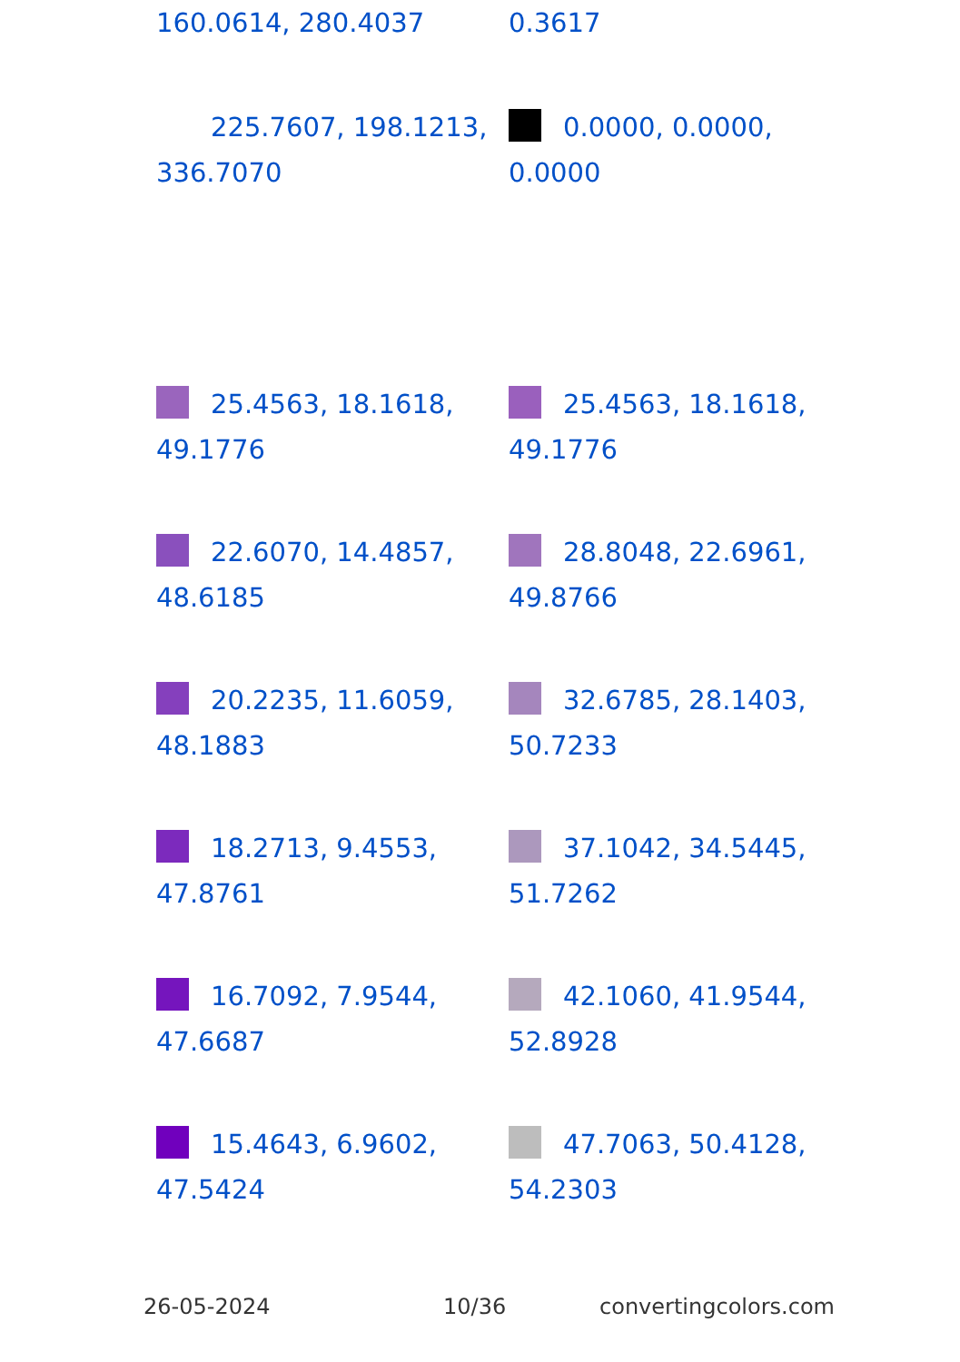160.0614, 280.4037 0.3617
225.7607, 198.1213, 336.7070
0.0000, 0.0000, 0.0000
25.4563, 18.1618, 49.1776
25.4563, 18.1618, 49.1776
22.6070, 14.4857, 48.6185
28.8048, 22.6961, 49.8766
20.2235, 11.6059, 48.1883
32.6785, 28.1403, 50.7233
18.2713, 9.4553, 47.8761
37.1042, 34.5445, 51.7262
16.7092, 7.9544, 47.6687
42.1060, 41.9544, 52.8928
15.4643, 6.9602, 47.5424
47.7063, 50.4128, 54.2303
26-05-2024 10/36 convertingcolors.com